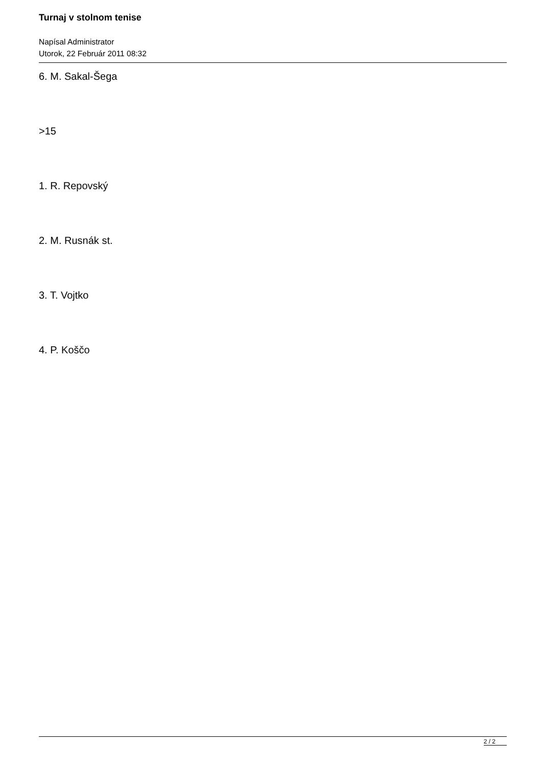Turnaj v stolnom tenise
Napísal Administrator
Utorok, 22 Február 2011 08:32
6. M. Sakal-Šega
>15
1. R. Repovský
2. M. Rusnák st.
3. T. Vojtko
4. P. Koščo
2 / 2